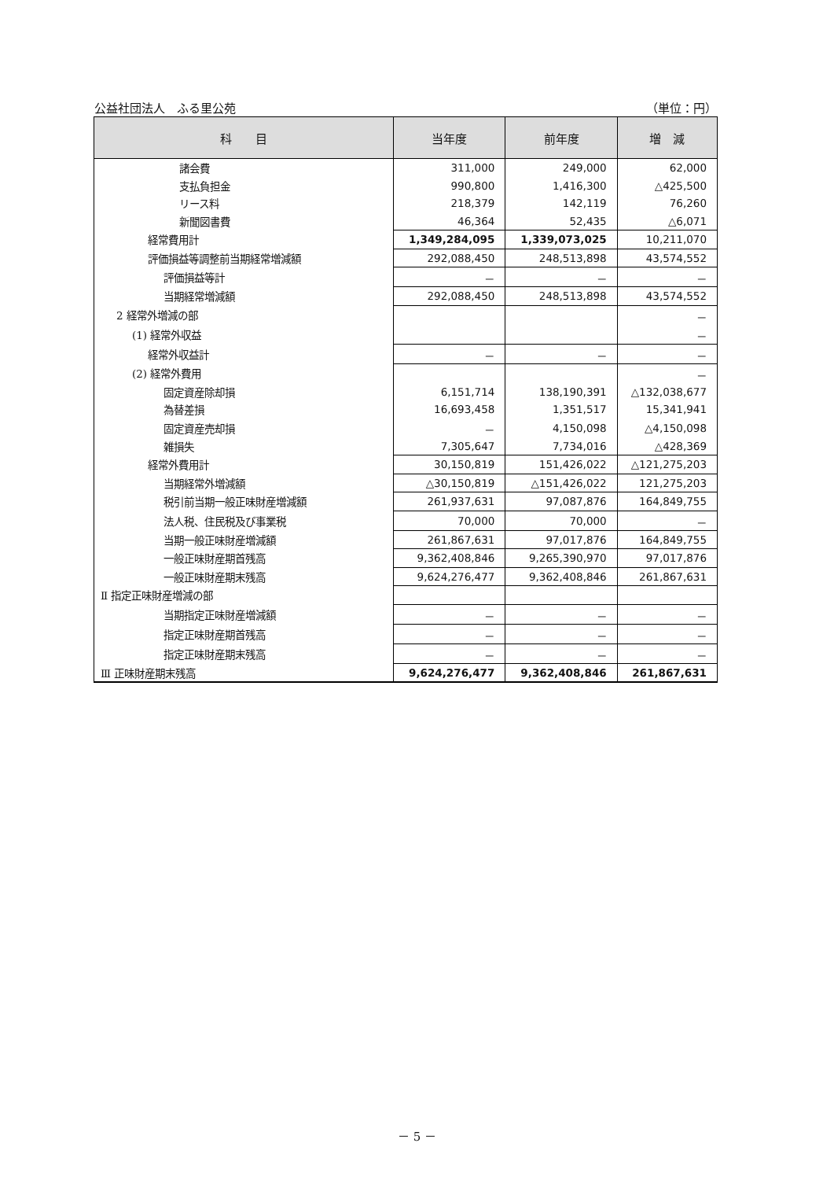公益社団法人　ふる里公苑 （単位：円）
| 科 目 | 当年度 | 前年度 | 増 減 |
| --- | --- | --- | --- |
| 諸会費 | 311,000 | 249,000 | 62,000 |
| 支払負担金 | 990,800 | 1,416,300 | △425,500 |
| リース料 | 218,379 | 142,119 | 76,260 |
| 新聞図書費 | 46,364 | 52,435 | △6,071 |
| 経常費用計 | 1,349,284,095 | 1,339,073,025 | 10,211,070 |
| 評価損益等調整前当期経常増減額 | 292,088,450 | 248,513,898 | 43,574,552 |
| 評価損益等計 | － | － | － |
| 当期経常増減額 | 292,088,450 | 248,513,898 | 43,574,552 |
| 2 経常外増減の部 | | | － |
| (1) 経常外収益 | | | － |
| 経常外収益計 | － | － | － |
| (2) 経常外費用 | | | － |
| 固定資産除却損 | 6,151,714 | 138,190,391 | △132,038,677 |
| 為替差損 | 16,693,458 | 1,351,517 | 15,341,941 |
| 固定資産売却損 | － | 4,150,098 | △4,150,098 |
| 雑損失 | 7,305,647 | 7,734,016 | △428,369 |
| 経常外費用計 | 30,150,819 | 151,426,022 | △121,275,203 |
| 当期経常外増減額 | △30,150,819 | △151,426,022 | 121,275,203 |
| 税引前当期一般正味財産増減額 | 261,937,631 | 97,087,876 | 164,849,755 |
| 法人税、住民税及び事業税 | 70,000 | 70,000 | － |
| 当期一般正味財産増減額 | 261,867,631 | 97,017,876 | 164,849,755 |
| 一般正味財産期首残高 | 9,362,408,846 | 9,265,390,970 | 97,017,876 |
| 一般正味財産期末残高 | 9,624,276,477 | 9,362,408,846 | 261,867,631 |
| Ⅱ 指定正味財産増減の部 | | | |
| 当期指定正味財産増減額 | － | － | － |
| 指定正味財産期首残高 | － | － | － |
| 指定正味財産期末残高 | － | － | － |
| Ⅲ 正味財産期末残高 | 9,624,276,477 | 9,362,408,846 | 261,867,631 |
－ 5 －